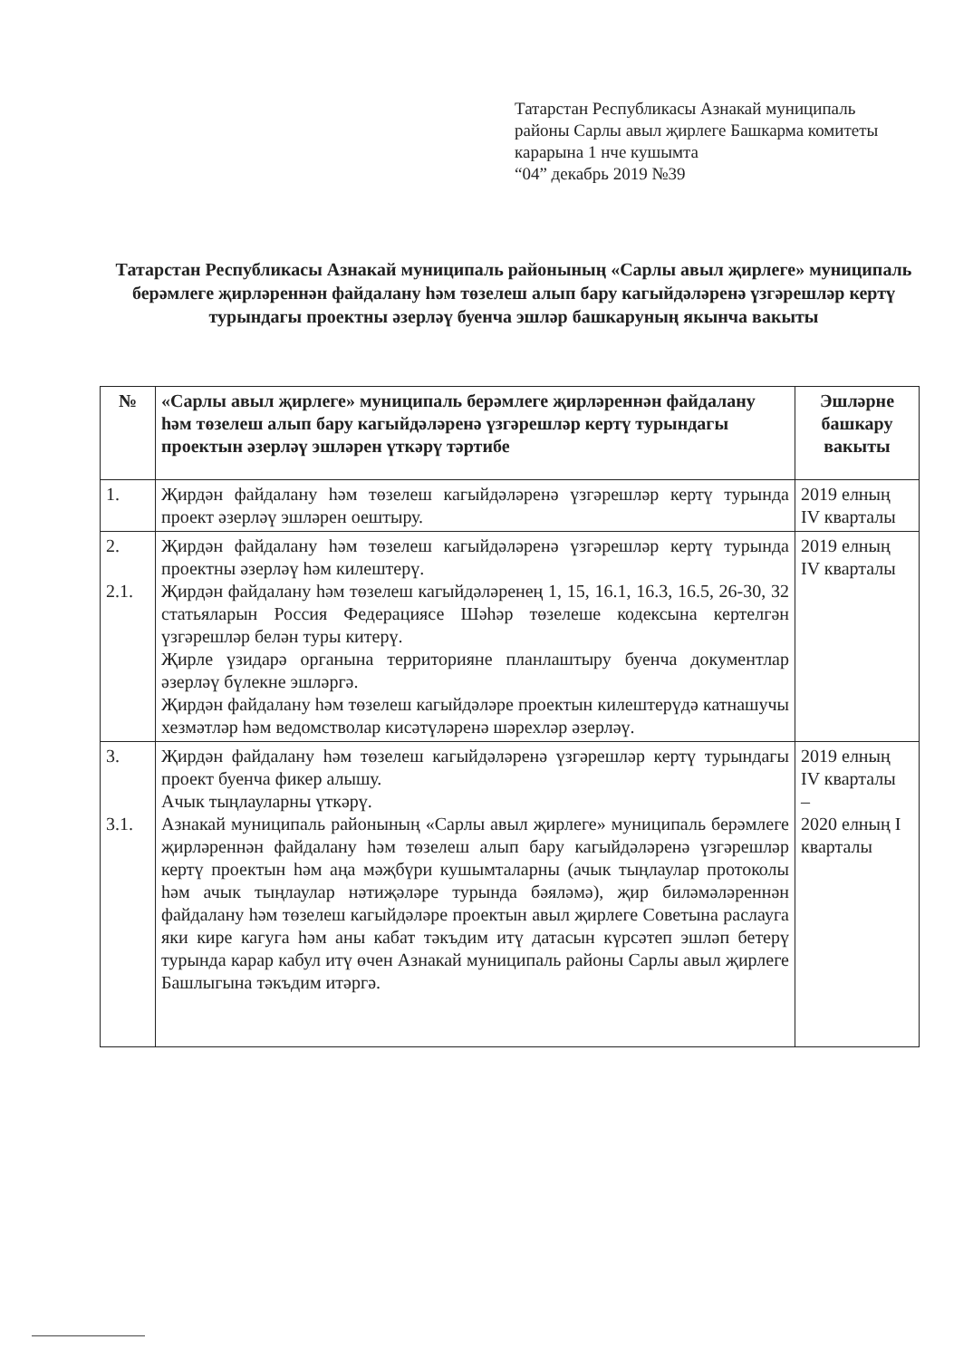Татарстан Республикасы Азнакай муниципаль
районы Сарлы авыл җирлеге Башкарма комитеты
карарына 1 нче кушымта
“04” декабрь 2019 №39
Татарстан Республикасы Азнакай муниципаль районының «Сарлы авыл җирлеге» муниципаль берәмлеге җирләреннән файдалану һәм төзелеш алып бару кагыйдәләренә үзгәрешләр кертү турындагы проектны әзерләү буенча эшләр башкаруның якынча вакыты
| № | «Сарлы авыл җирлеге» муниципаль берәмлеге җирләреннән файдалану һәм төзелеш алып бару кагыйдәләренә үзгәрешләр кертү турындагы проектын әзерләү эшләрен үткәрү тәртибе | Эшләрне башкару вакыты |
| --- | --- | --- |
| 1. | Җирдән файдалану һәм төзелеш кагыйдәләренә үзгәрешләр кертү турында проект әзерләү эшләрен оештыру. | 2019 елның IV кварталы |
| 2. 2.1. | Җирдән файдалану һәм төзелеш кагыйдәләренә үзгәрешләр кертү турында проектны әзерләү һәм килештерү. Җирдән файдалану һәм төзелеш кагыйдәләренең 1, 15, 16.1, 16.3, 16.5, 26-30, 32 статьяларын Россия Федерациясе Шәһәр төзелеше кодексына кертелгән үзгәрешләр белән туры китерү. Җирле үзидарә органына территорияне планлаштыру буенча документлар әзерләү бүлекне эшләргә. Җирдән файдалану һәм төзелеш кагыйдәләре проектын килештерүдә катнашучы хезмәтләр һәм ведомстволар кисәтүләренә шәрехләр әзерләү. | 2019 елның IV кварталы |
| 3. 3.1. | Җирдән файдалану һәм төзелеш кагыйдәләренә үзгәрешләр кертү турындагы проект буенча фикер алышу. Ачык тыңлауларны үткәрү. Азнакай муниципаль районының «Сарлы авыл җирлеге» муниципаль берәмлеге җирләреннән файдалану һәм төзелеш алып бару кагыйдәләренә үзгәрешләр кертү проектын һәм аңа мәҗбүри кушымталарны (ачык тыңлаулар протоколы һәм ачык тыңлаулар нәтиҗәләре турында бәяләмә), җир биләмәләреннән файдалану һәм төзелеш кагыйдәләре проектын авыл җирлеге Советына раслауга яки кире кагуга һәм аны кабат тәкъдим итү датасын күрсәтеп эшләп бетерү турында карар кабул итү өчен Азнакай муниципаль районы Сарлы авыл җирлеге Башлыгына тәкъдим итәргә. | 2019 елның IV кварталы – 2020 елның I кварталы |